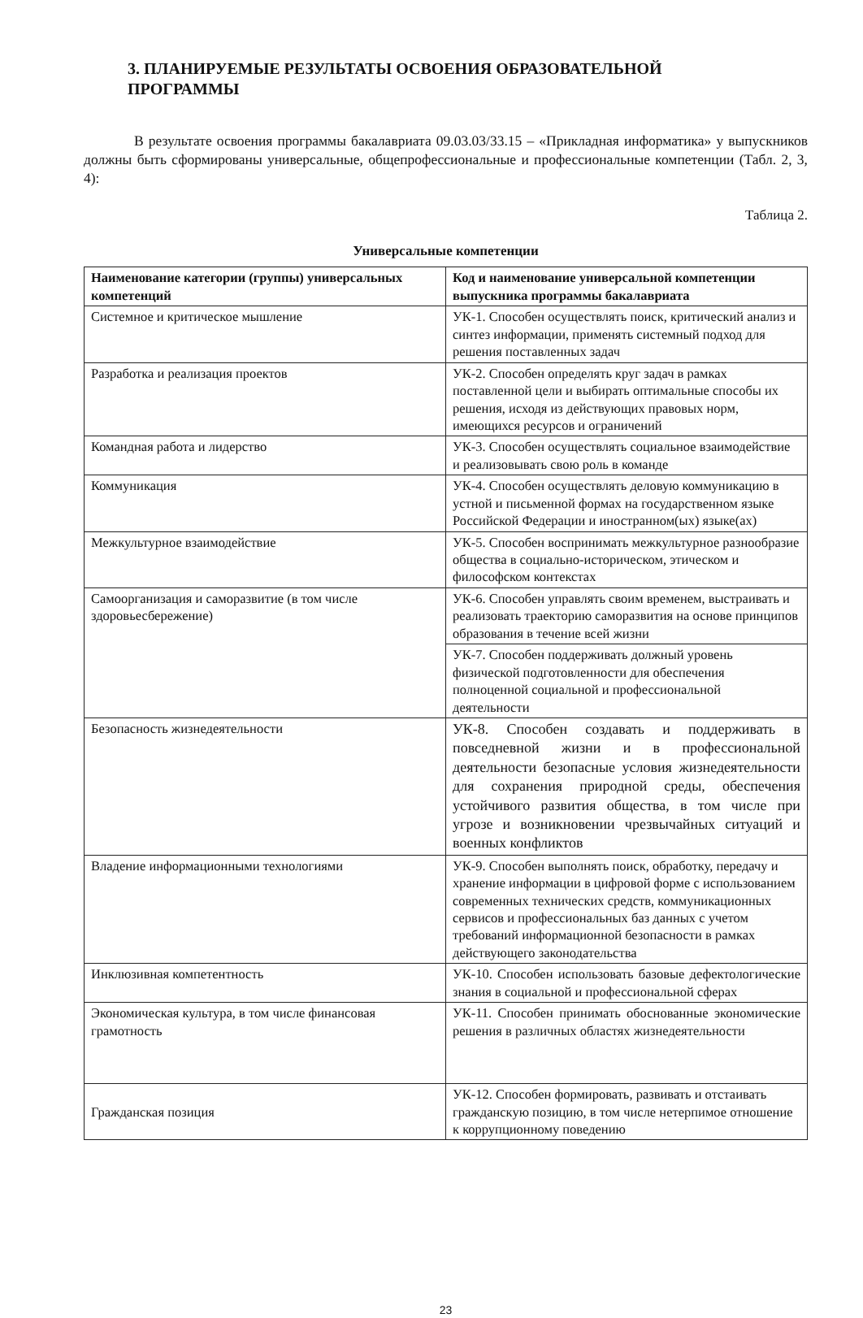3. ПЛАНИРУЕМЫЕ РЕЗУЛЬТАТЫ ОСВОЕНИЯ ОБРАЗОВАТЕЛЬНОЙ
ПРОГРАММЫ
В результате освоения программы бакалавриата 09.03.03/33.15 – «Прикладная информатика» у выпускников должны быть сформированы универсальные, общепрофессиональные и профессиональные компетенции (Табл. 2, 3, 4):
Таблица 2.
Универсальные компетенции
| Наименование категории (группы) универсальных компетенций | Код и наименование универсальной компетенции выпускника программы бакалавриата |
| --- | --- |
| Системное и критическое мышление | УК-1. Способен осуществлять поиск, критический анализ и синтез информации, применять системный подход для решения поставленных задач |
| Разработка и реализация проектов | УК-2. Способен определять круг задач в рамках поставленной цели и выбирать оптимальные способы их решения, исходя из действующих правовых норм, имеющихся ресурсов и ограничений |
| Командная работа и лидерство | УК-3. Способен осуществлять социальное взаимодействие и реализовывать свою роль в команде |
| Коммуникация | УК-4. Способен осуществлять деловую коммуникацию в устной и письменной формах на государственном языке Российской Федерации и иностранном(ых) языке(ах) |
| Межкультурное взаимодействие | УК-5. Способен воспринимать межкультурное разнообразие общества в социально-историческом, этическом и философском контекстах |
| Самоорганизация и саморазвитие (в том числе здоровьесбережение) | УК-6. Способен управлять своим временем, выстраивать и реализовать траекторию саморазвития на основе принципов образования в течение всей жизни |
| | УК-7. Способен поддерживать должный уровень физической подготовленности для обеспечения полноценной социальной и профессиональной деятельности |
| Безопасность жизнедеятельности | УК-8. Способен создавать и поддерживать в повседневной жизни и в профессиональной деятельности безопасные условия жизнедеятельности для сохранения природной среды, обеспечения устойчивого развития общества, в том числе при угрозе и возникновении чрезвычайных ситуаций и военных конфликтов |
| Владение информационными технологиями | УК-9. Способен выполнять поиск, обработку, передачу и хранение информации в цифровой форме с использованием современных технических средств, коммуникационных сервисов и профессиональных баз данных с учетом требований информационной безопасности в рамках действующего законодательства |
| Инклюзивная компетентность | УК-10. Способен использовать базовые дефектологические знания в социальной и профессиональной сферах |
| Экономическая культура, в том числе финансовая грамотность | УК-11. Способен принимать обоснованные экономические решения в различных областях жизнедеятельности |
| Гражданская позиция | УК-12. Способен формировать, развивать и отстаивать гражданскую позицию, в том числе нетерпимое отношение к коррупционному поведению |
23